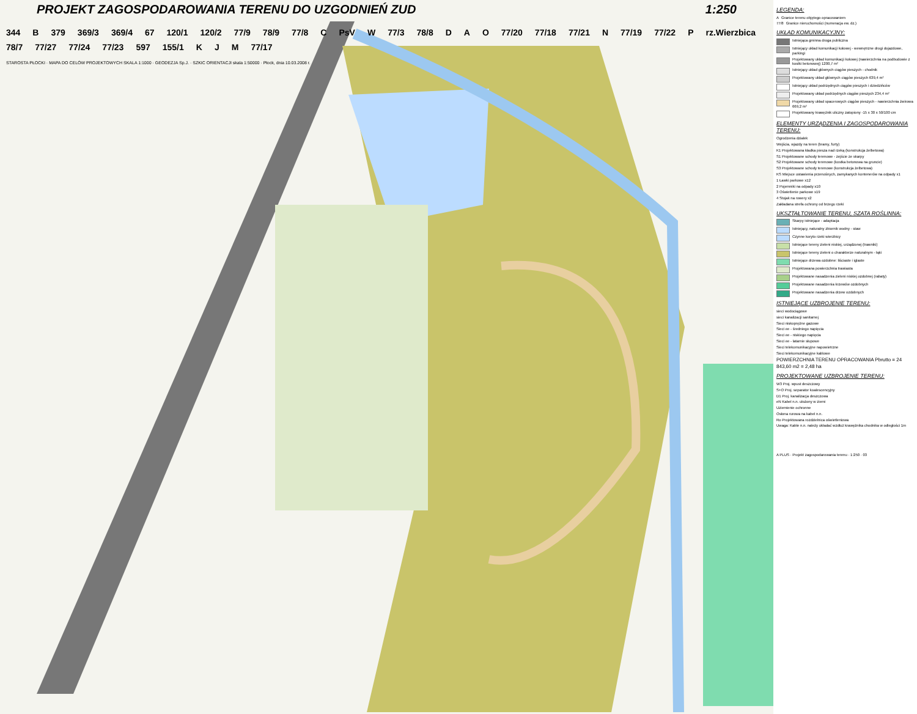PROJEKT ZAGOSPODAROWANIA TERENU DO UZGODNIEŃ ZUD 1:250
344 B 379 369/3 369/4 67 120/1 120/2 77/9 78/9 77/8 C PsV W 77/3 78/8 D A O 77/20 77/18 77/21 N 77/19 77/22 P rz.Wierzbica 78/7 77/27 77/24 77/23 597 155/1 K J M 77/17
STAROSTA PŁOCKI · MAPA DO CELÓW PROJEKTOWYCH SKALA 1:1000 · GEODEZJA Sp.J. · SZKIC ORIENTACJI skala 1:50000 · Płock, dnia 10.03.2008 r.
LEGENDA:
A Granice terenu objętego opracowaniem
77/8 Granice nieruchomości (numeracja ew. dz.)
UKŁAD KOMUNIKACYJNY:
Istniejąca gminna droga publiczna
Istniejący układ komunikacji kołowej - wewnętrzne drogi dojazdowe, parkingi
Projektowany układ komunikacji kołowej (nawierzchnia na podbudowie z kostki betonowej) 1200,7 m²
Istniejący układ głównych ciągów pieszych - chodnik
Projektowany układ głównych ciągów pieszych 639,4 m²
Istniejący układ podrzędnych ciągów pieszych i dziedzińców
Projektowany układ podrzędnych ciągów pieszych 234,4 m²
Projektowany układ spacerowych ciągów pieszych - nawierzchnia żwirowa 669,2 m²
Projektowany krawężnik uliczny zatopiony -15 x 30 x 50/100 cm
ELEMENTY URZĄDZENIA I ZAGOSPODAROWANIA TERENU:
Ogrodzenia działek
Wejścia, wjazdy na teren (bramy, furty)
K1 Projektowana kładka piesza nad rzeką (konstrukcja żelbetowa)
S1 Projektowane schody terenowe - zejście ze skarpy
S2 Projektowane schody terenowe (kostka betonowa na gruncie)
S3 Projektowane schody terenowe (konstrukcja żelbetowa)
KS Miejsce ustawienia przenośnych, zamykanych kontenerów na odpady x1
1 Ławki parkowe x12
2 Pojemniki na odpady x10
3 Oświetlenie parkowe x19
4 Stojak na rowery x2
Zakładana strefa ochrony od brzegu rzeki
UKSZTAŁTOWANIE TERENU, SZATA ROŚLINNA:
Skarpy istniejące - adaptacja
Istniejący, naturalny zbiornik wodny - staw
Czynne koryto rzeki wierzbicy
Istniejące tereny zieleni niskiej, urządzonej (trawniki)
Istniejące tereny zieleni o charakterze naturalnym - łąki
Istniejące drzewa ozdobne: liściaste i iglaste
Projektowana powierzchnia trawiasta
Projektowane nasadzenia zieleni niskiej ozdobnej (rabaty)
Projektowane nasadzenia krzewów ozdobnych
Projektowane nasadzenia drzew ozdobnych
ISTNIEJĄCE UZBROJENIE TERENU:
sieci wodociągowe
sieci kanalizacji sanitarnej
Sieci niskoprężne gazowe
Sieci ee - średniego napięcia
Sieci ee - niskiego napięcia
Sieci ee - latarnie słupowe
Sieci telekomunikacyjne napowietrzne
Sieci telekomunikacyjne kablowe
POWIERZCHNIA TERENU OPRACOWANIA Pbrutto = 24 843,60 m2 = 2,48 ha
PROJEKTOWANE UZBROJENIE TERENU:
W3 Proj. wpust deszczowy
S+O Proj. separator koalescencyjny
D1 Proj. kanalizacja deszczowa
eN Kabel n.n. ułożony w ziemi
Uziemienie ochronne
Osłona rurowa na kabel n.n.
Ro Projektowana rozdzielnica oświetleniowa
Uwaga: Kable n.n. należy układać wzdłuż krawężnika chodnika w odległości 1m
A PLUS · Projekt zagospodarowania terenu · 1:250 · 03